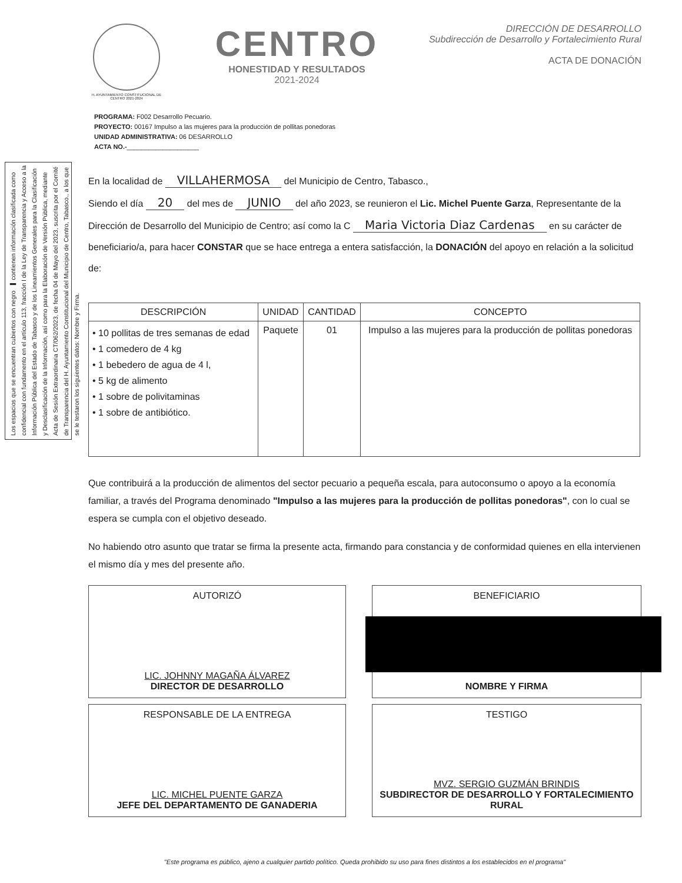Los espacios que se encuentran cubiertos con negro ▬ contienen información clasificada como confidencial con fundamento en el artículo 113, fracción I de la Ley de Transparencia y Acceso a la Información Pública del Estado de Tabasco y de los Lineamientos Generales para la Clasificación y Desclasificación de la Información, así como para la Elaboración de Versión Pública, mediante Acta de Sesión Extraordinaria CT/062/2023, de fecha 04 de Mayo del 2023, suscrita por el Comité de Transparencia del H. Ayuntamiento Constitucional del Municipio de Centro, Tabasco., a los que se le testaron los siguientes datos: Nombre y Firma.
H. AYUNTAMIENTO CONSTITUCIONAL DE CENTRO 2021-2024
CENTRO
HONESTIDAD Y RESULTADOS
2021-2024
DIRECCIÓN DE DESARROLLO
Subdirección de Desarrollo y Fortalecimiento Rural
ACTA DE DONACIÓN
PROGRAMA: F002 Desarrollo Pecuario.
PROYECTO: 00167 Impulso a las mujeres para la producción de pollitas ponedoras
UNIDAD ADMINISTRATIVA: 06 DESARROLLO
ACTA NO.-____________________
En la localidad de VILLAHERMOSA del Municipio de Centro, Tabasco.,
Siendo el día 20 del mes de JUNIO del año 2023, se reunieron el Lic. Michel Puente Garza, Representante de la Dirección de Desarrollo del Municipio de Centro; así como la C Maria Victoria Diaz Cardenas en su carácter de beneficiario/a, para hacer CONSTAR que se hace entrega a entera satisfacción, la DONACIÓN del apoyo en relación a la solicitud de:
| DESCRIPCIÓN | UNIDAD | CANTIDAD | CONCEPTO |
| --- | --- | --- | --- |
| • 10 pollitas de tres semanas de edad • 1 comedero de 4 kg • 1 bebedero de agua de 4 l, • 5 kg de alimento • 1 sobre de polivitaminas • 1 sobre de antibiótico. | Paquete | 01 | Impulso a las mujeres para la producción de pollitas ponedoras |
Que contribuirá a la producción de alimentos del sector pecuario a pequeña escala, para autoconsumo o apoyo a la economía familiar, a través del Programa denominado "Impulso a las mujeres para la producción de pollitas ponedoras", con lo cual se espera se cumpla con el objetivo deseado.
No habiendo otro asunto que tratar se firma la presente acta, firmando para constancia y de conformidad quienes en ella intervienen el mismo día y mes del presente año.
AUTORIZÓ
LIC. JOHNNY MAGAÑA ÁLVAREZ
DIRECTOR DE DESARROLLO
BENEFICIARIO
NOMBRE Y FIRMA
RESPONSABLE DE LA ENTREGA
LIC. MICHEL PUENTE GARZA
JEFE DEL DEPARTAMENTO DE GANADERIA
TESTIGO
MVZ. SERGIO GUZMÁN BRINDIS
SUBDIRECTOR DE DESARROLLO Y FORTALECIMIENTO RURAL
"Este programa es público, ajeno a cualquier partido político. Queda prohibido su uso para fines distintos a los establecidos en el programa"